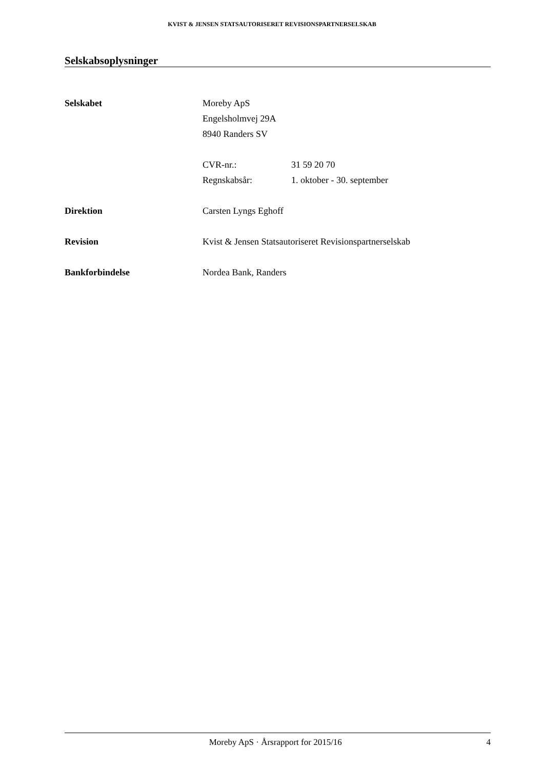KVIST & JENSEN STATSAUTORISERET REVISIONSPARTNERSELSKAB
Selskabsoplysninger
Selskabet Moreby ApS
Engelsholmvej 29A
8940 Randers SV
CVR-nr.: 31 59 20 70
Regnskabsår: 1. oktober - 30. september
Direktion Carsten Lyngs Eghoff
Revision Kvist & Jensen Statsautoriseret Revisionspartnerselskab
Bankforbindelse Nordea Bank, Randers
Moreby ApS · Årsrapport for 2015/16
4